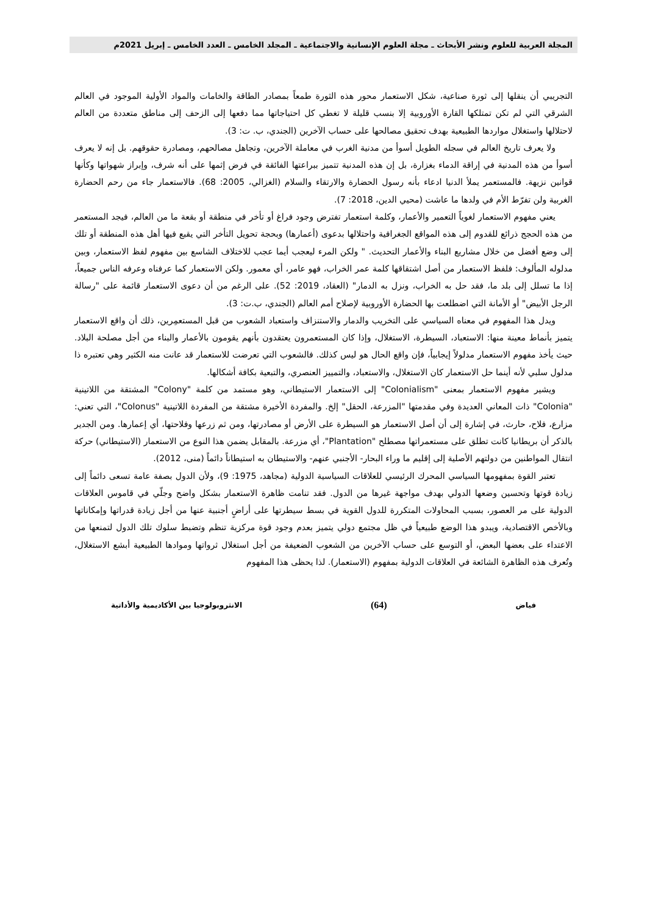المجلة العربية للعلوم ونشر الأبحاث ـ مجلة العلوم الإنسانية والاجتماعية ـ المجلد الخامس ـ العدد الخامس ـ إبريل 2021م
التجريبي أن ينقلها إلى ثورة صناعية، شكل الاستعمار محور هذه الثورة طمعاً بمصادر الطاقة والخامات والمواد الأولية الموجود في العالم الشرقي التي لم تكن تمتلكها القارة الأوروبية إلا بنسب قليلة لا تغطي كل احتياجاتها مما دفعها إلى الزحف إلى مناطق متعددة من العالم لاحتلالها واستغلال مواردها الطبيعية بهدف تحقيق مصالحها على حساب الآخرين (الجندي، ب. ت: 3).
ولا يعرف تاريخ العالم في سجله الطويل أسوأ من مدنية الغرب في معاملة الآخرين، وتجاهل مصالحهم، ومصادرة حقوقهم. بل إنه لا يعرف أسوأ من هذه المدنية في إراقة الدماء بغزارة، بل إن هذه المدنية تتميز ببراعتها الفائقة في فرض إثمها على أنه شرف، وإبراز شهواتها وكأنها قوانين نزيهة. فالمستعمر يملأ الدنيا ادعاء بأنه رسول الحضارة والارتقاء والسلام (الغزالي، 2005: 68). فالاستعمار جاء من رحم الحضارة الغربية ولن تفرّط الأم في ولدها ما عاشت (محيي الدين، 2018: 7).
يعني مفهوم الاستعمار لغوياً التعمير والأعمار، وكلمة استعمار تفترض وجود فراغ أو تأخر في منطقة أو بقعة ما من العالم، فيجد المستعمر من هذه الحجج ذرائع للقدوم إلى هذه المواقع الجغرافية واحتلالها بدعوى (أعمارها) وبحجة تحويل التأخر التي يقبع فيها أهل هذه المنطقة أو تلك إلى وضع أفضل من خلال مشاريع البناء والأعمار التحديث. " ولكن المرء ليعجب أيما عجب للاختلاف الشاسع بين مفهوم لفظ الاستعمار، وبين مدلوله المألوف: فلفظ الاستعمار من أصل اشتقاقها كلمة عمر الخراب، فهو عامر، أي معمور. ولكن الاستعمار كما عرفناه وعرفه الناس جميعاً، إذا ما تسلل إلى بلد ما، فقد حل به الخراب، ونزل به الدمار" (العقاد، 2019: 52). على الرغم من أن دعوى الاستعمار قائمة على "رسالة الرجل الأبيض" أو الأمانة التي اضطلعت بها الحضارة الأوروبية لإصلاح أمم العالم (الجندي، ب.ت: 3).
ويدل هذا المفهوم في معناه السياسي على التخريب والدمار والاستنزاف واستعباد الشعوب من قبل المستعمِرين، ذلك أن واقع الاستعمار يتميز بأنماط معينة منها: الاستعباد، السيطرة، الاستغلال، وإذا كان المستعمرون يعتقدون بأنهم يقومون بالأعمار والبناء من أجل مصلحة البلاد. حيث يأخذ مفهوم الاستعمار مدلولاً إيجابياً، فإن واقع الحال هو ليس كذلك. فالشعوب التي تعرضت للاستعمار قد عانت منه الكثير وهي تعتبره ذا مدلول سلبي لأنه أينما حل الاستعمار كان الاستغلال، والاستعباد، والتمييز العنصري، والتبعية بكافة أشكالها.
ويشير مفهوم الاستعمار بمعنى "Colonialism" إلى الاستعمار الاستيطاني، وهو مستمد من كلمة "Colony" المشتقة من اللاتينية "Colonia" ذات المعاني العديدة وفي مقدمتها "المزرعة، الحقل" إلخ. والمفردة الأخيرة مشتقة من المفردة اللاتينية "Colonus"، التي تعني: مزارع، فلاح، حارث، في إشارة إلى أن أصل الاستعمار هو السيطرة على الأرض أو مصادرتها، ومن ثم زرعها وفلاحتها، أي إعمارها. ومن الجدير بالذكر أن بريطانيا كانت تطلق على مستعمراتها مصطلح "Plantation"، أي مزرعة. بالمقابل يضمن هذا النوع من الاستعمار (الاستيطاني) حركة انتقال المواطنين من دولتهم الأصلية إلى إقليم ما وراء البحار- الأجنبي عنهم- والاستيطان به استيطاناً دائماً (منى، 2012).
تعتبر القوة بمفهومها السياسي المحرك الرئيسي للعلاقات السياسية الدولية (مجاهد، 1975: 9)، ولأن الدول بصفة عامة تسعى دائماً إلى زيادة قوتها وتحسين وضعها الدولي بهدف مواجهة غيرها من الدول. فقد تنامت ظاهرة الاستعمار بشكل واضح وجلّي في قاموس العلاقات الدولية على مر العصور، بسبب المحاولات المتكررة للدول القوية في بسط سيطرتها على أراضٍ أجنبية عنها من أجل زيادة قدراتها وإمكاناتها وبالأخص الاقتصادية، ويبدو هذا الوضع طبيعياً في ظل مجتمع دولي يتميز بعدم وجود قوة مركزية تنظم وتضبط سلوك تلك الدول لتمنعها من الاعتداء على بعضها البعض، أو التوسع على حساب الآخرين من الشعوب الضعيفة من أجل استغلال ثرواتها وموادها الطبيعية أبشع الاستغلال، وتُعرف هذه الظاهرة الشائعة في العلاقات الدولية بمفهوم (الاستعمار). لذا يحظى هذا المفهوم
فياض (64) الانثروبولوجيا بين الأكاديمية والأداتية